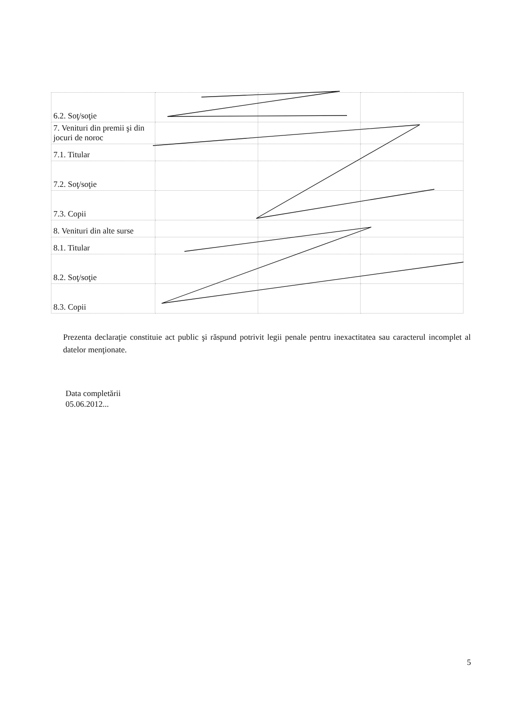| 6.2. Soţ/soţie | | | |
| 7. Venituri din premii şi din jocuri de noroc | | | |
| 7.1. Titular | | | |
| 7.2. Soţ/soţie | | | |
| 7.3. Copii | | | |
| 8. Venituri din alte surse | | | |
| 8.1. Titular | | | |
| 8.2. Soţ/soţie | | | |
| 8.3. Copii | | | |
Prezenta declaraţie constituie act public şi răspund potrivit legii penale pentru inexactitatea sau caracterul incomplet al datelor menţionate.
Data completării
05.06.2012...
5